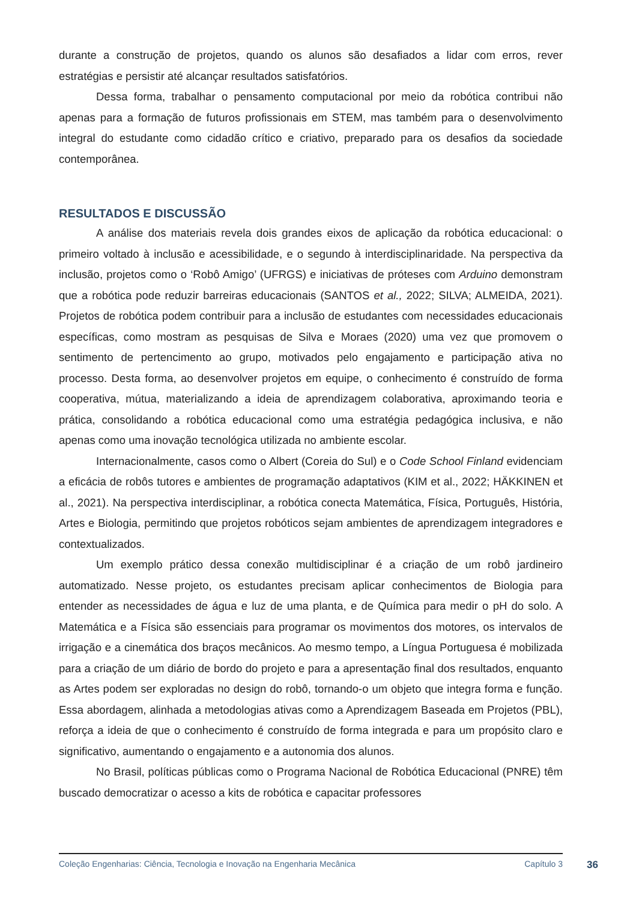durante a construção de projetos, quando os alunos são desafiados a lidar com erros, rever estratégias e persistir até alcançar resultados satisfatórios.
Dessa forma, trabalhar o pensamento computacional por meio da robótica contribui não apenas para a formação de futuros profissionais em STEM, mas também para o desenvolvimento integral do estudante como cidadão crítico e criativo, preparado para os desafios da sociedade contemporânea.
RESULTADOS E DISCUSSÃO
A análise dos materiais revela dois grandes eixos de aplicação da robótica educacional: o primeiro voltado à inclusão e acessibilidade, e o segundo à interdisciplinaridade. Na perspectiva da inclusão, projetos como o ‘Robô Amigo’ (UFRGS) e iniciativas de próteses com Arduino demonstram que a robótica pode reduzir barreiras educacionais (SANTOS et al., 2022; SILVA; ALMEIDA, 2021). Projetos de robótica podem contribuir para a inclusão de estudantes com necessidades educacionais específicas, como mostram as pesquisas de Silva e Moraes (2020) uma vez que promovem o sentimento de pertencimento ao grupo, motivados pelo engajamento e participação ativa no processo. Desta forma, ao desenvolver projetos em equipe, o conhecimento é construído de forma cooperativa, mútua, materializando a ideia de aprendizagem colaborativa, aproximando teoria e prática, consolidando a robótica educacional como uma estratégia pedagógica inclusiva, e não apenas como uma inovação tecnológica utilizada no ambiente escolar.
Internacionalmente, casos como o Albert (Coreia do Sul) e o Code School Finland evidenciam a eficácia de robôs tutores e ambientes de programação adaptativos (KIM et al., 2022; HÄKKINEN et al., 2021). Na perspectiva interdisciplinar, a robótica conecta Matemática, Física, Português, História, Artes e Biologia, permitindo que projetos robóticos sejam ambientes de aprendizagem integradores e contextualizados.
Um exemplo prático dessa conexão multidisciplinar é a criação de um robô jardineiro automatizado. Nesse projeto, os estudantes precisam aplicar conhecimentos de Biologia para entender as necessidades de água e luz de uma planta, e de Química para medir o pH do solo. A Matemática e a Física são essenciais para programar os movimentos dos motores, os intervalos de irrigação e a cinemática dos braços mecânicos. Ao mesmo tempo, a Língua Portuguesa é mobilizada para a criação de um diário de bordo do projeto e para a apresentação final dos resultados, enquanto as Artes podem ser exploradas no design do robô, tornando-o um objeto que integra forma e função. Essa abordagem, alinhada a metodologias ativas como a Aprendizagem Baseada em Projetos (PBL), reforça a ideia de que o conhecimento é construído de forma integrada e para um propósito claro e significativo, aumentando o engajamento e a autonomia dos alunos.
No Brasil, políticas públicas como o Programa Nacional de Robótica Educacional (PNRE) têm buscado democratizar o acesso a kits de robótica e capacitar professores
Coleção Engenharias: Ciência, Tecnologia e Inovação na Engenharia Mecânica Capítulo 3 36